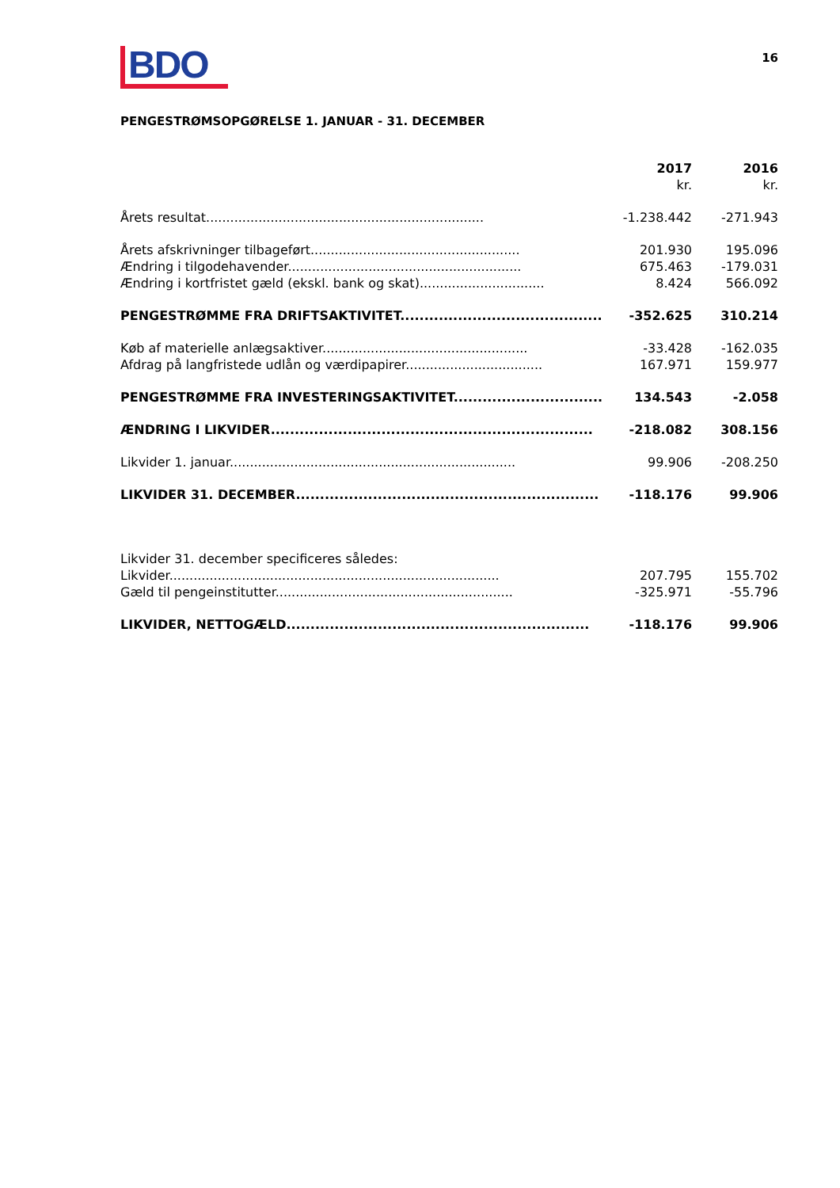BDO
16
PENGESTRØMSOPGØRELSE 1. JANUAR - 31. DECEMBER
| | 2017 | 2016 |
| | kr. | kr. |
| Årets resultat..................................................................... | -1.238.442 | -271.943 |
| Årets afskrivninger tilbageført.................................................... | 201.930 | 195.096 |
| Ændring i tilgodehavender.......................................................... | 675.463 | -179.031 |
| Ændring i kortfristet gæld (ekskl. bank og skat)............................... | 8.424 | 566.092 |
| PENGESTRØMME FRA DRIFTSAKTIVITET.......................................... | -352.625 | 310.214 |
| Køb af materielle anlægsaktiver................................................... | -33.428 | -162.035 |
| Afdrag på langfristede udlån og værdipapirer.................................. | 167.971 | 159.977 |
| PENGESTRØMME FRA INVESTERINGSAKTIVITET............................... | 134.543 | -2.058 |
| ÆNDRING I LIKVIDER................................................................... | -218.082 | 308.156 |
| Likvider 1. januar....................................................................... | 99.906 | -208.250 |
| LIKVIDER 31. DECEMBER............................................................... | -118.176 | 99.906 |
| Likvider 31. december specificeres således: | | |
| Likvider.................................................................................. | 207.795 | 155.702 |
| Gæld til pengeinstitutter........................................................... | -325.971 | -55.796 |
| LIKVIDER, NETTOGÆLD............................................................... | -118.176 | 99.906 |